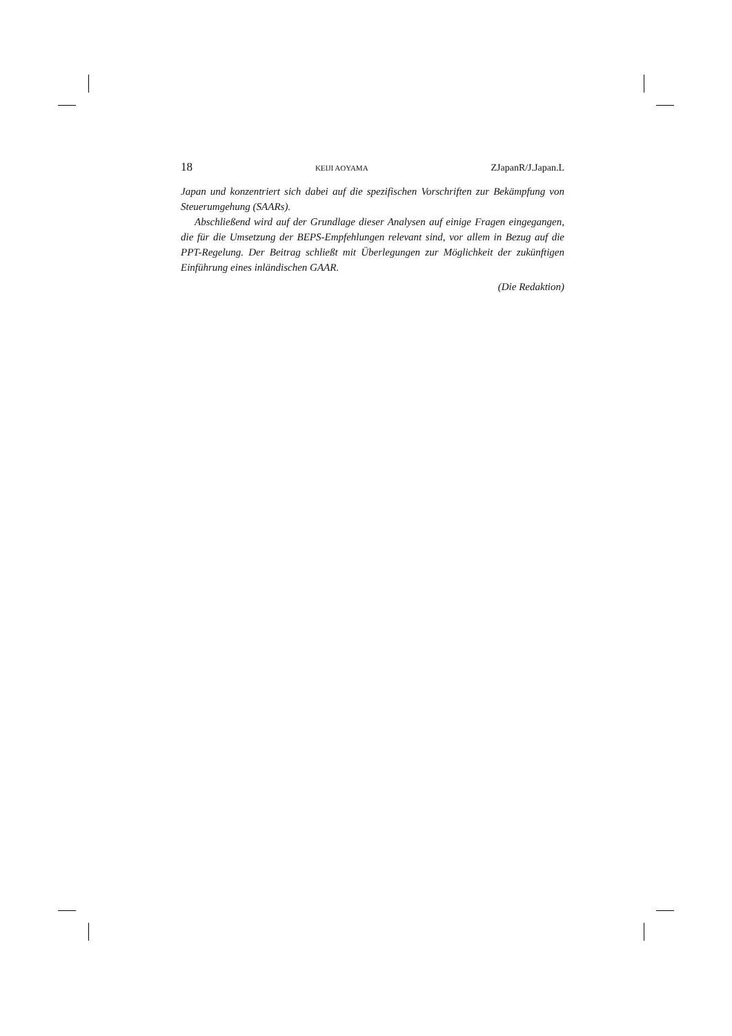18 KEIJI AOYAMA ZJapanR/J.Japan.L
Japan und konzentriert sich dabei auf die spezifischen Vorschriften zur Bekämpfung von Steuerumgehung (SAARs).
Abschließend wird auf der Grundlage dieser Analysen auf einige Fragen eingegangen, die für die Umsetzung der BEPS-Empfehlungen relevant sind, vor allem in Bezug auf die PPT-Regelung. Der Beitrag schließt mit Überlegungen zur Möglichkeit der zukünftigen Einführung eines inländischen GAAR.
(Die Redaktion)